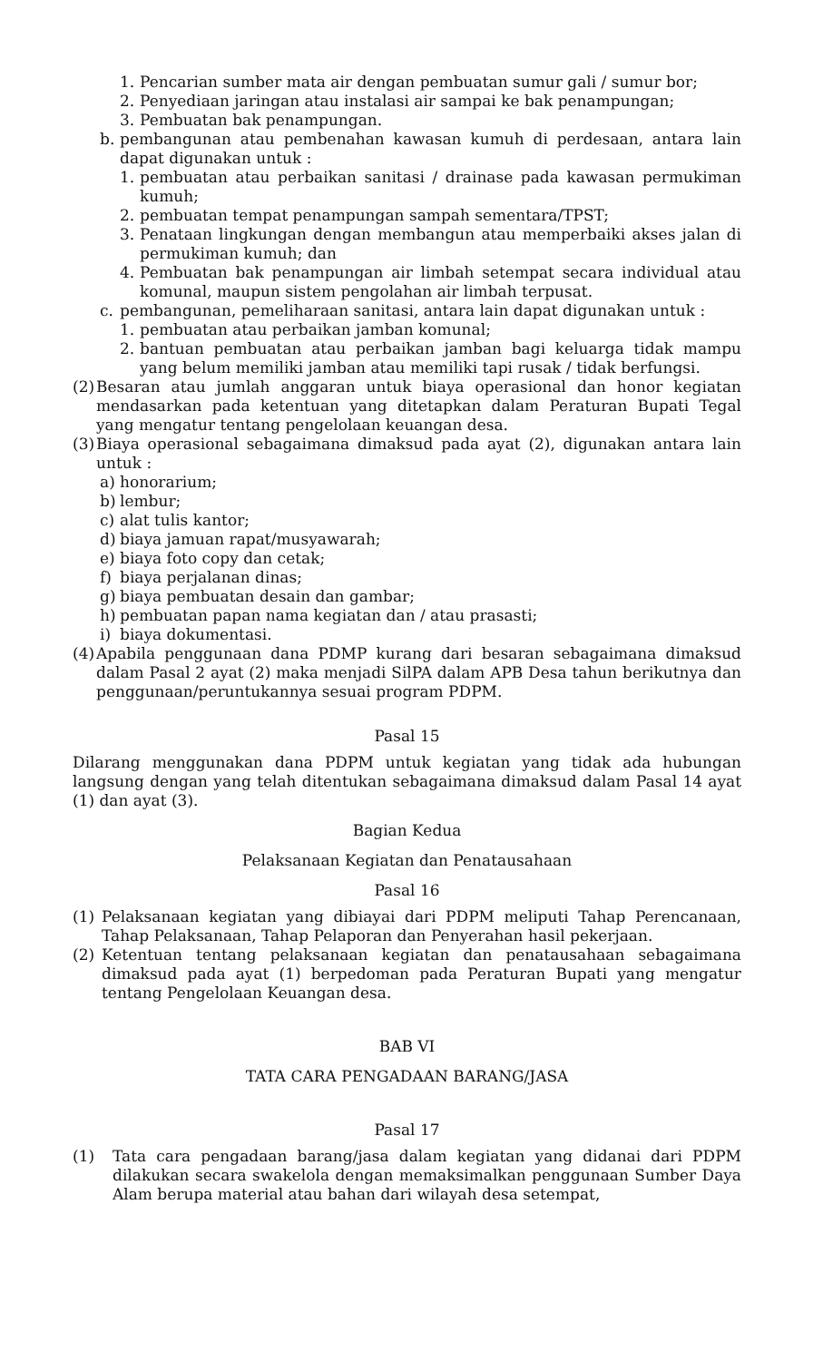1. Pencarian sumber mata air dengan pembuatan sumur gali / sumur bor;
2. Penyediaan jaringan atau instalasi air sampai ke bak penampungan;
3. Pembuatan bak penampungan.
b. pembangunan atau pembenahan kawasan kumuh di perdesaan, antara lain dapat digunakan untuk :
1. pembuatan atau perbaikan sanitasi / drainase pada kawasan permukiman kumuh;
2. pembuatan tempat penampungan sampah sementara/TPST;
3. Penataan lingkungan dengan membangun atau memperbaiki akses jalan di permukiman kumuh; dan
4. Pembuatan bak penampungan air limbah setempat secara individual atau komunal, maupun sistem pengolahan air limbah terpusat.
c. pembangunan, pemeliharaan sanitasi, antara lain dapat digunakan untuk :
1. pembuatan atau perbaikan jamban komunal;
2. bantuan pembuatan atau perbaikan jamban bagi keluarga tidak mampu yang belum memiliki jamban atau memiliki tapi rusak / tidak berfungsi.
(2) Besaran atau jumlah anggaran untuk biaya operasional dan honor kegiatan mendasarkan pada ketentuan yang ditetapkan dalam Peraturan Bupati Tegal yang mengatur tentang pengelolaan keuangan desa.
(3) Biaya operasional sebagaimana dimaksud pada ayat (2), digunakan antara lain untuk :
a) honorarium;
b) lembur;
c) alat tulis kantor;
d) biaya jamuan rapat/musyawarah;
e) biaya foto copy dan cetak;
f) biaya perjalanan dinas;
g) biaya pembuatan desain dan gambar;
h) pembuatan papan nama kegiatan dan / atau prasasti;
i) biaya dokumentasi.
(4) Apabila penggunaan dana PDMP kurang dari besaran sebagaimana dimaksud dalam Pasal 2 ayat (2) maka menjadi SilPA dalam APB Desa tahun berikutnya dan penggunaan/peruntukannya sesuai program PDPM.
Pasal 15
Dilarang menggunakan dana PDPM untuk kegiatan yang tidak ada hubungan langsung dengan yang telah ditentukan sebagaimana dimaksud dalam Pasal 14 ayat (1) dan ayat (3).
Bagian Kedua
Pelaksanaan Kegiatan dan Penatausahaan
Pasal 16
(1) Pelaksanaan kegiatan yang dibiayai dari PDPM meliputi Tahap Perencanaan, Tahap Pelaksanaan, Tahap Pelaporan dan Penyerahan hasil pekerjaan.
(2) Ketentuan tentang pelaksanaan kegiatan dan penatausahaan sebagaimana dimaksud pada ayat (1) berpedoman pada Peraturan Bupati yang mengatur tentang Pengelolaan Keuangan desa.
BAB VI
TATA CARA PENGADAAN BARANG/JASA
Pasal 17
(1) Tata cara pengadaan barang/jasa dalam kegiatan yang didanai dari PDPM dilakukan secara swakelola dengan memaksimalkan penggunaan Sumber Daya Alam berupa material atau bahan dari wilayah desa setempat,